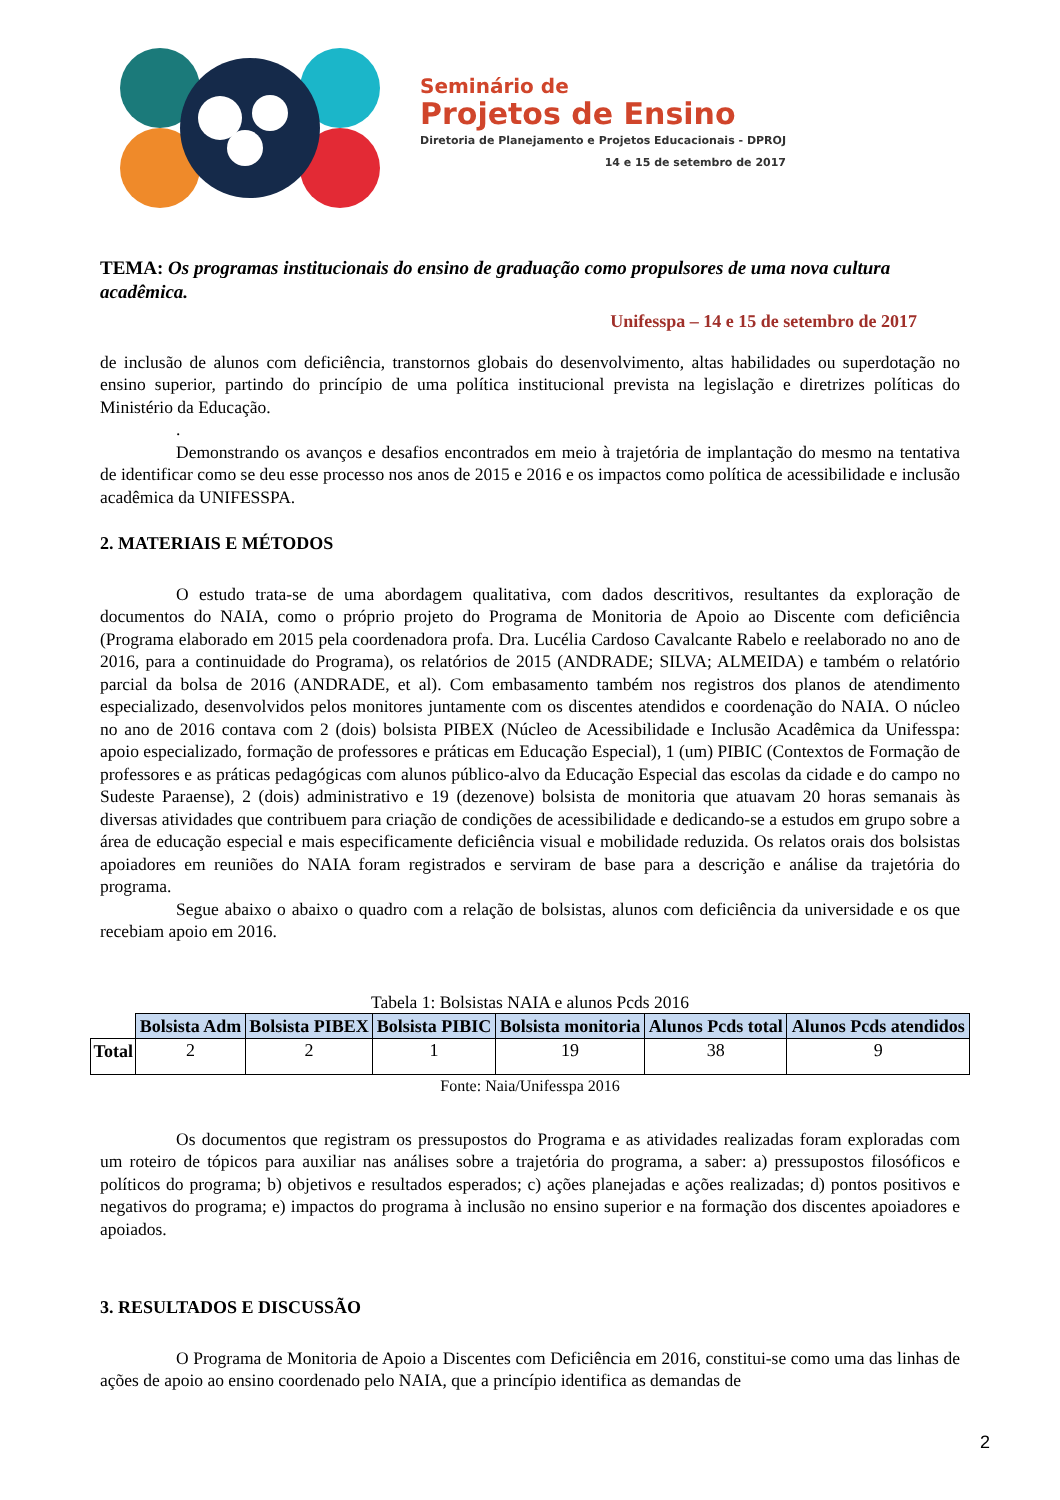Seminário de
Projetos de Ensino
Diretoria de Planejamento e Projetos Educacionais - DPROJ
14 e 15 de setembro de 2017
TEMA: Os programas institucionais do ensino de graduação como propulsores de uma nova cultura acadêmica.
Unifesspa – 14 e 15 de setembro de 2017
de inclusão de alunos com deficiência, transtornos globais do desenvolvimento, altas habilidades ou superdotação no ensino superior, partindo do princípio de uma política institucional prevista na legislação e diretrizes políticas do Ministério da Educação.
.
Demonstrando os avanços e desafios encontrados em meio à trajetória de implantação do mesmo na tentativa de identificar como se deu esse processo nos anos de 2015 e 2016 e os impactos como política de acessibilidade e inclusão acadêmica da UNIFESSPA.
2. MATERIAIS E MÉTODOS
O estudo trata-se de uma abordagem qualitativa, com dados descritivos, resultantes da exploração de documentos do NAIA, como o próprio projeto do Programa de Monitoria de Apoio ao Discente com deficiência (Programa elaborado em 2015 pela coordenadora profa. Dra. Lucélia Cardoso Cavalcante Rabelo e reelaborado no ano de 2016, para a continuidade do Programa), os relatórios de 2015 (ANDRADE; SILVA; ALMEIDA) e também o relatório parcial da bolsa de 2016 (ANDRADE, et al). Com embasamento também nos registros dos planos de atendimento especializado, desenvolvidos pelos monitores juntamente com os discentes atendidos e coordenação do NAIA. O núcleo no ano de 2016 contava com 2 (dois) bolsista PIBEX (Núcleo de Acessibilidade e Inclusão Acadêmica da Unifesspa: apoio especializado, formação de professores e práticas em Educação Especial), 1 (um) PIBIC (Contextos de Formação de professores e as práticas pedagógicas com alunos público-alvo da Educação Especial das escolas da cidade e do campo no Sudeste Paraense), 2 (dois) administrativo e 19 (dezenove) bolsista de monitoria que atuavam 20 horas semanais às diversas atividades que contribuem para criação de condições de acessibilidade e dedicando-se a estudos em grupo sobre a área de educação especial e mais especificamente deficiência visual e mobilidade reduzida. Os relatos orais dos bolsistas apoiadores em reuniões do NAIA foram registrados e serviram de base para a descrição e análise da trajetória do programa.
Segue abaixo o abaixo o quadro com a relação de bolsistas, alunos com deficiência da universidade e os que recebiam apoio em 2016.
Tabela 1: Bolsistas NAIA e alunos Pcds 2016
| | Bolsista Adm | Bolsista PIBEX | Bolsista PIBIC | Bolsista monitoria | Alunos Pcds total | Alunos Pcds atendidos |
| Total | 2 | 2 | 1 | 19 | 38 | 9 |
Fonte: Naia/Unifesspa 2016
Os documentos que registram os pressupostos do Programa e as atividades realizadas foram exploradas com um roteiro de tópicos para auxiliar nas análises sobre a trajetória do programa, a saber: a) pressupostos filosóficos e políticos do programa; b) objetivos e resultados esperados; c) ações planejadas e ações realizadas; d) pontos positivos e negativos do programa; e) impactos do programa à inclusão no ensino superior e na formação dos discentes apoiadores e apoiados.
3. RESULTADOS E DISCUSSÃO
O Programa de Monitoria de Apoio a Discentes com Deficiência em 2016, constitui-se como uma das linhas de ações de apoio ao ensino coordenado pelo NAIA, que a princípio identifica as demandas de
2